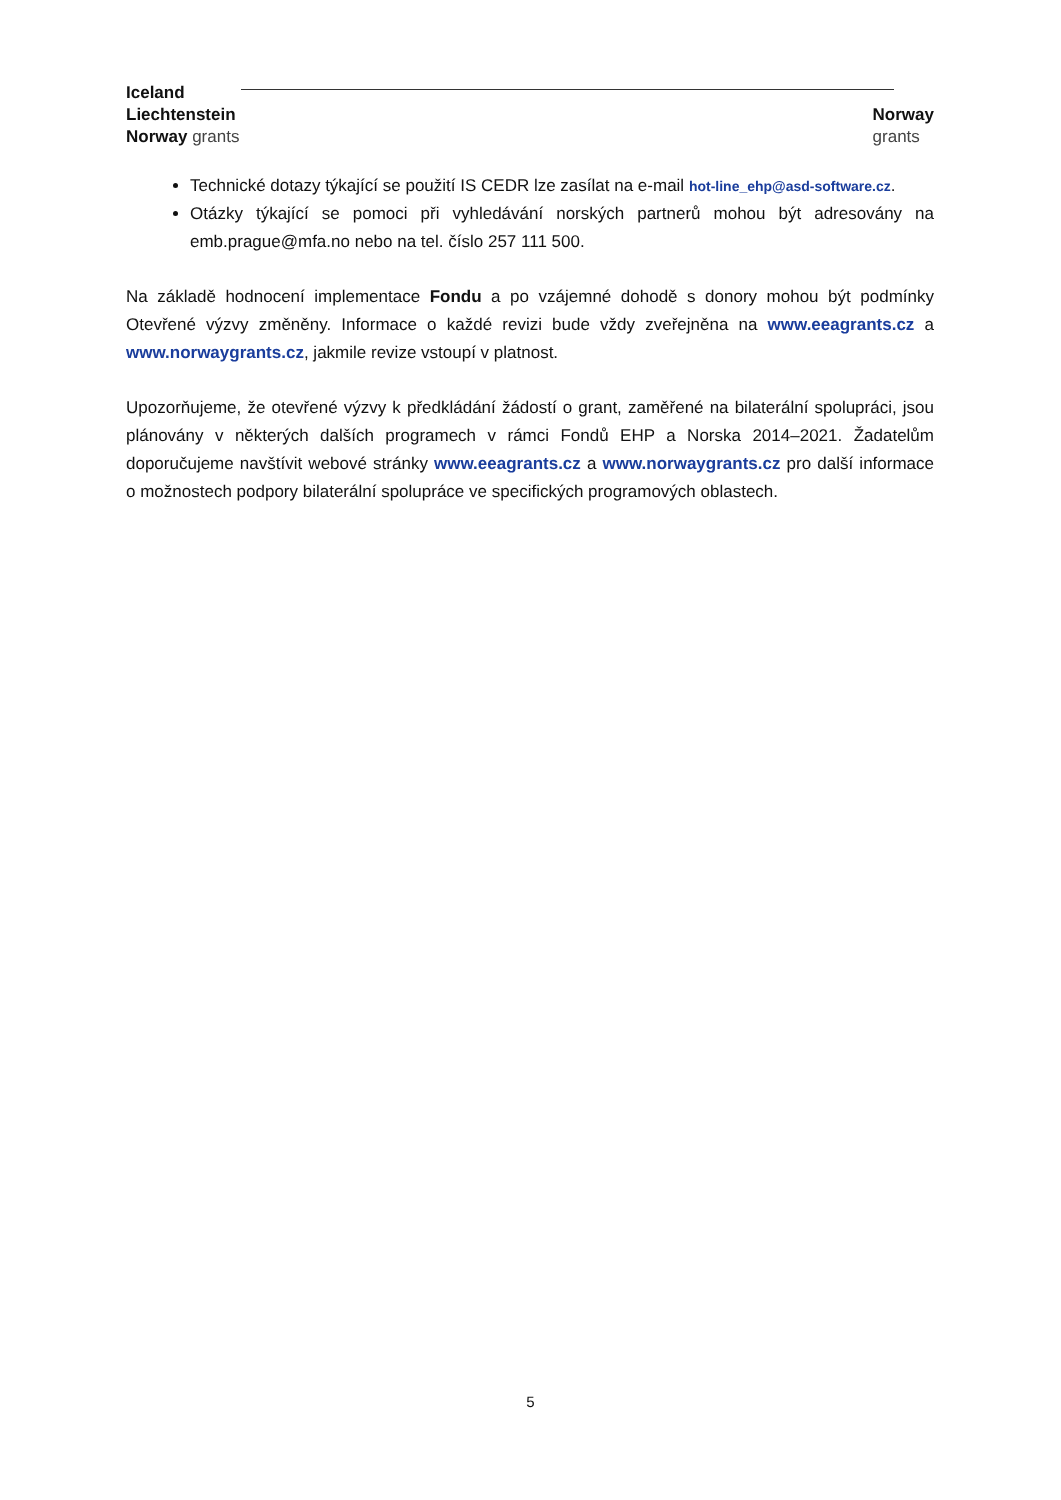Iceland
Liechtenstein
Norway grants
Norway
grants
Technické dotazy týkající se použití IS CEDR lze zasílat na e-mail hot-line_ehp@asd-software.cz.
Otázky týkající se pomoci při vyhledávání norských partnerů mohou být adresovány na emb.prague@mfa.no nebo na tel. číslo 257 111 500.
Na základě hodnocení implementace Fondu a po vzájemné dohodě s donory mohou být podmínky Otevřené výzvy změněny. Informace o každé revizi bude vždy zveřejněna na www.eeagrants.cz a www.norwaygrants.cz, jakmile revize vstoupí v platnost.
Upozorňujeme, že otevřené výzvy k předkládání žádostí o grant, zaměřené na bilaterální spolupráci, jsou plánovány v některých dalších programech v rámci Fondů EHP a Norska 2014–2021. Žadatelům doporučujeme navštívit webové stránky www.eeagrants.cz a www.norwaygrants.cz pro další informace o možnostech podpory bilaterální spolupráce ve specifických programových oblastech.
5